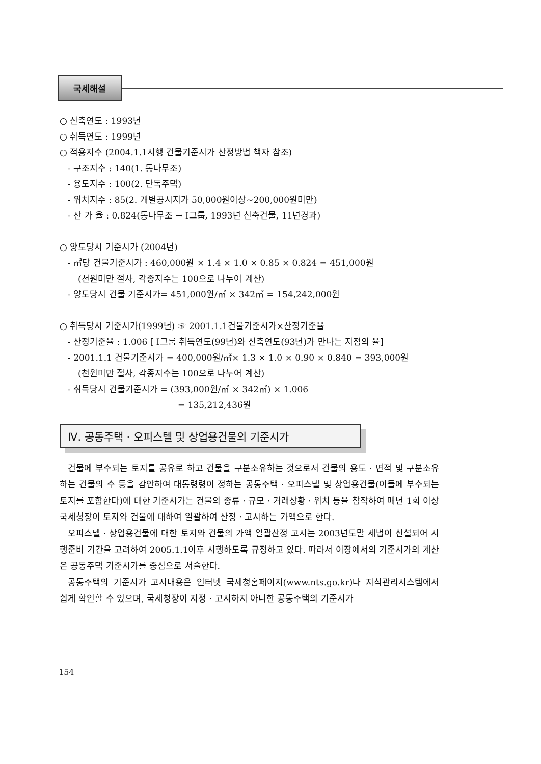국세해설
○ 신축연도 : 1993년
○ 취득연도 : 1999년
○ 적용지수 (2004.1.1시행 건물기준시가 산정방법 책자 참조)
- 구조지수 : 140(1. 통나무조)
- 용도지수 : 100(2. 단독주택)
- 위치지수 : 85(2. 개별공시지가 50,000원이상~200,000원미만)
- 잔 가 율 : 0.824(통나무조 → Ⅰ그룹, 1993년 신축건물, 11년경과)
○ 양도당시 기준시가 (2004년)
- ㎡당 건물기준시가 : 460,000원 × 1.4 × 1.0 × 0.85 × 0.824 = 451,000원
(천원미만 절사, 각종지수는 100으로 나누어 계산)
- 양도당시 건물 기준시가= 451,000원/㎡ × 342㎡ = 154,242,000원
○ 취득당시 기준시가(1999년) ☞ 2001.1.1건물기준시가×산정기준율
- 산정기준율 : 1.006 [ Ⅰ그룹 취득연도(99년)와 신축연도(93년)가 만나는 지점의 율]
- 2001.1.1 건물기준시가 = 400,000원/㎡× 1.3 × 1.0 × 0.90 × 0.840 = 393,000원
(천원미만 절사, 각종지수는 100으로 나누어 계산)
- 취득당시 건물기준시가 = (393,000원/㎡ × 342㎡) × 1.006
= 135,212,436원
Ⅳ. 공동주택 · 오피스텔 및 상업용건물의 기준시가
건물에 부수되는 토지를 공유로 하고 건물을 구분소유하는 것으로서 건물의 용도 · 면적 및 구분소유하는 건물의 수 등을 감안하여 대통령령이 정하는 공동주택 · 오피스텔 및 상업용건물(이들에 부수되는 토지를 포함한다)에 대한 기준시가는 건물의 종류 · 규모 · 거래상황 · 위치 등을 참작하여 매년 1회 이상 국세청장이 토지와 건물에 대하여 일괄하여 산정 · 고시하는 가액으로 한다.
오피스텔 · 상업용건물에 대한 토지와 건물의 가액 일괄산정 고시는 2003년도말 세법이 신설되어 시행준비 기간을 고려하여 2005.1.1이후 시행하도록 규정하고 있다. 따라서 이장에서의 기준시가의 계산은 공동주택 기준시가를 중심으로 서술한다.
공동주택의 기준시가 고시내용은 인터넷 국세청홈페이지(www.nts.go.kr)나 지식관리시스템에서 쉽게 확인할 수 있으며, 국세청장이 지정 · 고시하지 아니한 공동주택의 기준시가
154